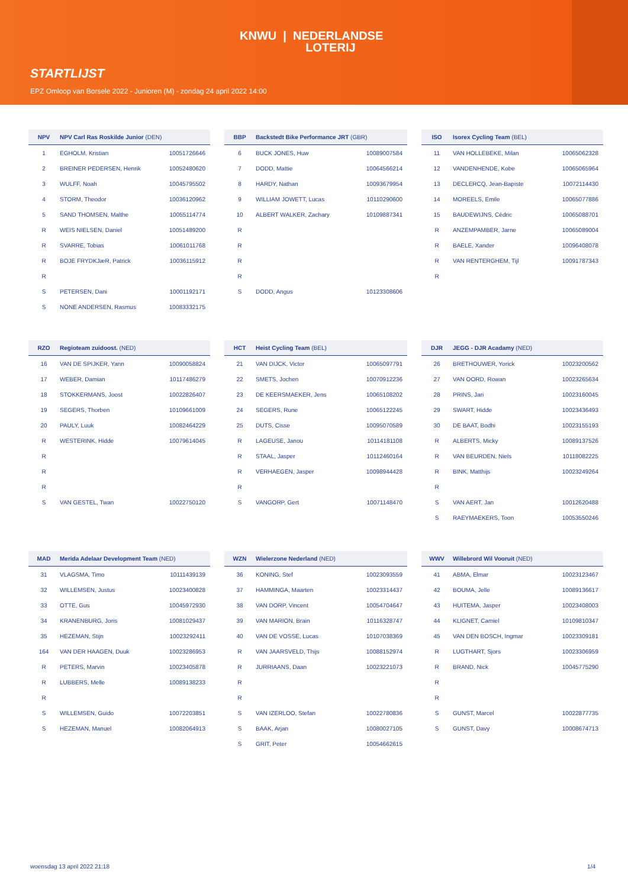KNWU | NEDERLANDSE
LOTERIJ
STARTLIJST
EPZ Omloop van Borsele 2022 - Junioren (M) - zondag 24 april 2022 14:00
| NPV | NPV Carl Ras Roskilde Junior (DEN) | |
| --- | --- | --- |
| 1 | EGHOLM, Kristian | 10051726646 |
| 2 | BREINER PEDERSEN, Henrik | 10052480620 |
| 3 | WULFF, Noah | 10045795502 |
| 4 | STORM, Theodor | 10036120962 |
| 5 | SAND THOMSEN, Malthe | 10055114774 |
| R | WEIS NIELSEN, Daniel | 10051489200 |
| R | SVARRE, Tobias | 10061011768 |
| R | BOJE FRYDKJæR, Patrick | 10036115912 |
| R | | |
| S | PETERSEN, Dani | 10001192171 |
| S | NONE ANDERSEN, Rasmus | 10083332175 |
| BBP | Backstedt Bike Performance JRT (GBR) | |
| --- | --- | --- |
| 6 | BUCK JONES, Huw | 10089007584 |
| 7 | DODD, Mattie | 10064566214 |
| 8 | HARDY, Nathan | 10093679954 |
| 9 | WILLIAM JOWETT, Lucas | 10110290600 |
| 10 | ALBERT WALKER, Zachary | 10109887341 |
| R | | |
| R | | |
| R | | |
| R | | |
| S | DODD, Angus | 10123308606 |
| ISO | Isorex Cycling Team (BEL) | |
| --- | --- | --- |
| 11 | VAN HOLLEBEKE, Milan | 10065062328 |
| 12 | VANDENHENDE, Kobe | 10065065964 |
| 13 | DECLERCQ, Jean-Bapiste | 10072114430 |
| 14 | MOREELS, Emile | 10065077886 |
| 15 | BAUDEWIJNS, Cédric | 10065088701 |
| R | ANZEMPAMBER, Jarne | 10065089004 |
| R | BAELE, Xander | 10096408078 |
| R | VAN RENTERGHEM, Tijl | 10091787343 |
| R | | |
| RZO | Regioteam zuidoost. (NED) | |
| --- | --- | --- |
| 16 | VAN DE SPIJKER, Yann | 10090058824 |
| 17 | WEBER, Damian | 10117486279 |
| 18 | STOKKERMANS, Joost | 10022826407 |
| 19 | SEGERS, Thorben | 10109661009 |
| 20 | PAULY, Luuk | 10082464229 |
| R | WESTERINK, Hidde | 10079614045 |
| R | | |
| R | | |
| R | | |
| S | VAN GESTEL, Twan | 10022750120 |
| HCT | Heist Cycling Team (BEL) | |
| --- | --- | --- |
| 21 | VAN DIJCK, Victor | 10065097791 |
| 22 | SMETS, Jochen | 10070912236 |
| 23 | DE KEERSMAEKER, Jens | 10065108202 |
| 24 | SEGERS, Rune | 10065122245 |
| 25 | DUTS, Cisse | 10095070589 |
| R | LAGEUSE, Janou | 10114181108 |
| R | STAAL, Jasper | 10112460164 |
| R | VERHAEGEN, Jasper | 10098944428 |
| R | | |
| S | VANGORP, Gert | 10071148470 |
| DJR | JEGG - DJR Acadamy (NED) | |
| --- | --- | --- |
| 26 | BRETHOUWER, Yorick | 10023200562 |
| 27 | VAN OORD, Rowan | 10023265634 |
| 28 | PRINS, Jari | 10023160045 |
| 29 | SWART, Hidde | 10023436493 |
| 30 | DE BAAT, Bodhi | 10023155193 |
| R | ALBERTS, Micky | 10089137526 |
| R | VAN BEURDEN, Niels | 10118082225 |
| R | BINK, Matthijs | 10023249264 |
| R | | |
| S | VAN AERT, Jan | 10012620488 |
| S | RAEYMAEKERS, Toon | 10053550246 |
| MAD | Merida Adelaar Development Team (NED) | |
| --- | --- | --- |
| 31 | VLAGSMA, Timo | 10111439139 |
| 32 | WILLEMSEN, Justus | 10023400828 |
| 33 | OTTE, Gus | 10045972930 |
| 34 | KRANENBURG, Joris | 10081029437 |
| 35 | HEZEMAN, Stijn | 10023292411 |
| 164 | VAN DER HAAGEN, Duuk | 10023286953 |
| R | PETERS, Marvin | 10023405878 |
| R | LUBBERS, Melle | 10089138233 |
| R | | |
| S | WILLEMSEN, Guido | 10072203851 |
| S | HEZEMAN, Manuel | 10082064913 |
| WZN | Wielerzone Nederland (NED) | |
| --- | --- | --- |
| 36 | KONING, Stef | 10023093559 |
| 37 | HAMMINGA, Maarten | 10023314437 |
| 38 | VAN DORP, Vincent | 10054704647 |
| 39 | VAN MARION, Brain | 10116328747 |
| 40 | VAN DE VOSSE, Lucas | 10107038369 |
| R | VAN JAARSVELD, Thijs | 10088152974 |
| R | JURRIAANS, Daan | 10023221073 |
| R | | |
| R | | |
| S | VAN IZERLOO, Stefan | 10022780836 |
| S | BAAK, Arjan | 10080027105 |
| S | GRIT, Peter | 10054662615 |
| WWV | Willebrord Wil Vooruit (NED) | |
| --- | --- | --- |
| 41 | ABMA, Elmar | 10023123467 |
| 42 | BOUMA, Jelle | 10089136617 |
| 43 | HUITEMA, Jasper | 10023408003 |
| 44 | KLIGNET, Camiel | 10109810347 |
| 45 | VAN DEN BOSCH, Ingmar | 10023309181 |
| R | LUGTHART, Sjors | 10023306959 |
| R | BRAND, Nick | 10045775290 |
| R | | |
| R | | |
| S | GUNST, Marcel | 10022877735 |
| S | GUNST, Davy | 10008674713 |
woensdag 13 april 2022 21:18 1/4